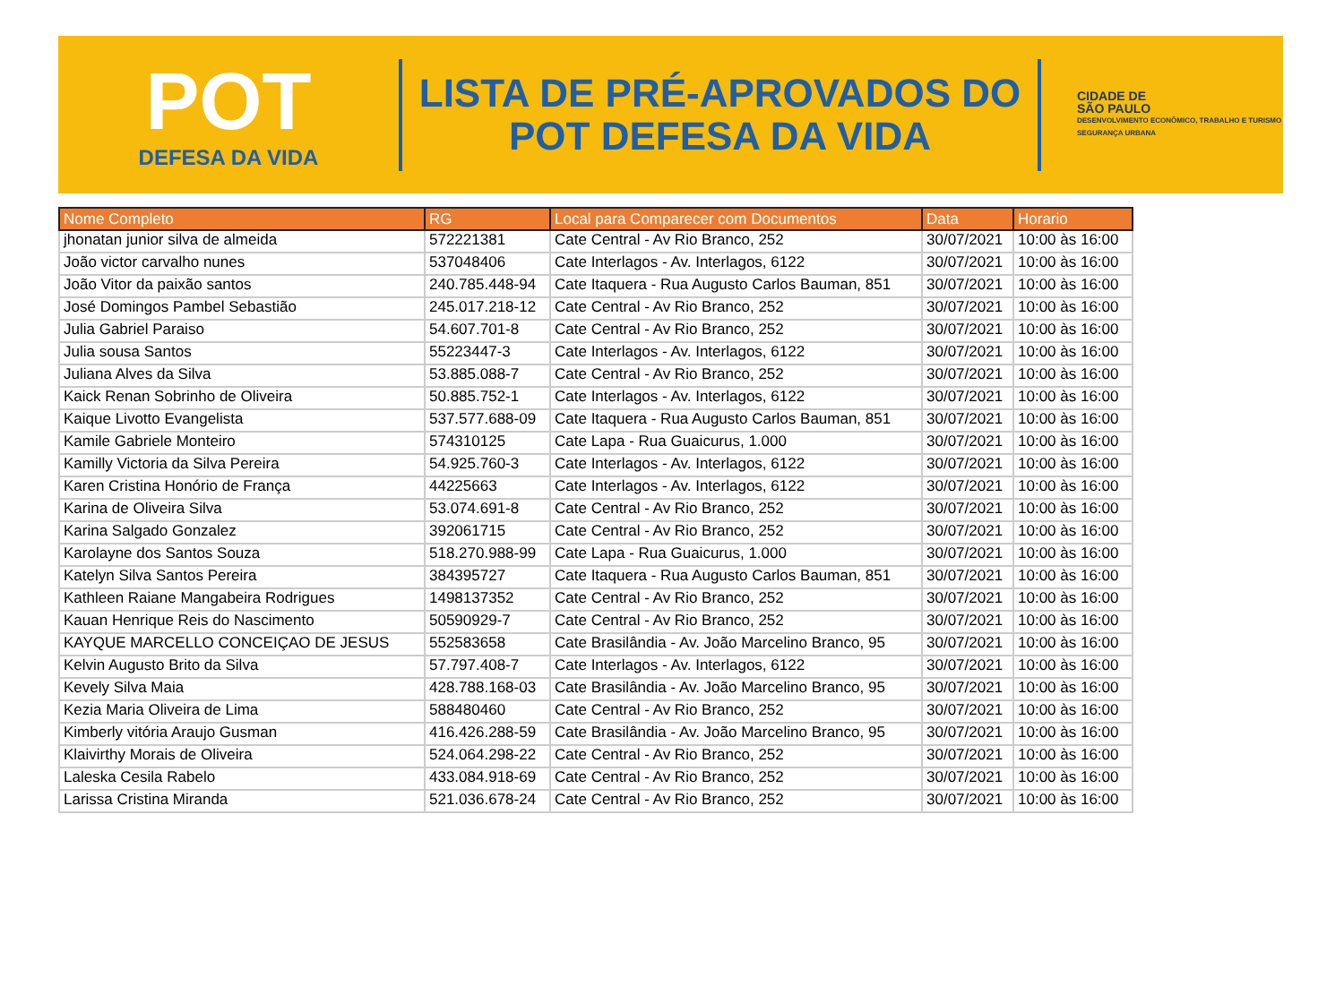POT
DEFESA DA VIDA
LISTA DE PRÉ-APROVADOS DO
POT DEFESA DA VIDA
CIDADE DE
SÃO PAULO
DESENVOLVIMENTO ECONÔMICO, TRABALHO E TURISMO
SEGURANÇA URBANA
| Nome Completo | RG | Local para Comparecer com Documentos | Data | Horario |
| --- | --- | --- | --- | --- |
| jhonatan junior silva de almeida | 572221381 | Cate Central - Av Rio Branco, 252 | 30/07/2021 | 10:00 às 16:00 |
| João victor carvalho nunes | 537048406 | Cate Interlagos - Av. Interlagos, 6122 | 30/07/2021 | 10:00 às 16:00 |
| João Vitor da paixão santos | 240.785.448-94 | Cate Itaquera - Rua Augusto Carlos Bauman, 851 | 30/07/2021 | 10:00 às 16:00 |
| José Domingos Pambel Sebastião | 245.017.218-12 | Cate Central - Av Rio Branco, 252 | 30/07/2021 | 10:00 às 16:00 |
| Julia Gabriel Paraiso | 54.607.701-8 | Cate Central - Av Rio Branco, 252 | 30/07/2021 | 10:00 às 16:00 |
| Julia sousa Santos | 55223447-3 | Cate Interlagos - Av. Interlagos, 6122 | 30/07/2021 | 10:00 às 16:00 |
| Juliana Alves da Silva | 53.885.088-7 | Cate Central - Av Rio Branco, 252 | 30/07/2021 | 10:00 às 16:00 |
| Kaick Renan Sobrinho de Oliveira | 50.885.752-1 | Cate Interlagos - Av. Interlagos, 6122 | 30/07/2021 | 10:00 às 16:00 |
| Kaique Livotto Evangelista | 537.577.688-09 | Cate Itaquera - Rua Augusto Carlos Bauman, 851 | 30/07/2021 | 10:00 às 16:00 |
| Kamile Gabriele Monteiro | 574310125 | Cate Lapa - Rua Guaicurus, 1.000 | 30/07/2021 | 10:00 às 16:00 |
| Kamilly Victoria da Silva Pereira | 54.925.760-3 | Cate Interlagos - Av. Interlagos, 6122 | 30/07/2021 | 10:00 às 16:00 |
| Karen Cristina Honório de França | 44225663 | Cate Interlagos - Av. Interlagos, 6122 | 30/07/2021 | 10:00 às 16:00 |
| Karina de Oliveira Silva | 53.074.691-8 | Cate Central - Av Rio Branco, 252 | 30/07/2021 | 10:00 às 16:00 |
| Karina Salgado Gonzalez | 392061715 | Cate Central - Av Rio Branco, 252 | 30/07/2021 | 10:00 às 16:00 |
| Karolayne dos Santos Souza | 518.270.988-99 | Cate Lapa - Rua Guaicurus, 1.000 | 30/07/2021 | 10:00 às 16:00 |
| Katelyn Silva Santos Pereira | 384395727 | Cate Itaquera - Rua Augusto Carlos Bauman, 851 | 30/07/2021 | 10:00 às 16:00 |
| Kathleen Raiane Mangabeira Rodrigues | 1498137352 | Cate Central - Av Rio Branco, 252 | 30/07/2021 | 10:00 às 16:00 |
| Kauan Henrique Reis do Nascimento | 50590929-7 | Cate Central - Av Rio Branco, 252 | 30/07/2021 | 10:00 às 16:00 |
| KAYQUE MARCELLO CONCEIÇAO DE JESUS | 552583658 | Cate Brasilândia - Av. João Marcelino Branco, 95 | 30/07/2021 | 10:00 às 16:00 |
| Kelvin Augusto Brito da Silva | 57.797.408-7 | Cate Interlagos - Av. Interlagos, 6122 | 30/07/2021 | 10:00 às 16:00 |
| Kevely Silva Maia | 428.788.168-03 | Cate Brasilândia - Av. João Marcelino Branco, 95 | 30/07/2021 | 10:00 às 16:00 |
| Kezia Maria Oliveira de Lima | 588480460 | Cate Central - Av Rio Branco, 252 | 30/07/2021 | 10:00 às 16:00 |
| Kimberly vitória Araujo Gusman | 416.426.288-59 | Cate Brasilândia - Av. João Marcelino Branco, 95 | 30/07/2021 | 10:00 às 16:00 |
| Klaivirthy Morais de Oliveira | 524.064.298-22 | Cate Central - Av Rio Branco, 252 | 30/07/2021 | 10:00 às 16:00 |
| Laleska Cesila Rabelo | 433.084.918-69 | Cate Central - Av Rio Branco, 252 | 30/07/2021 | 10:00 às 16:00 |
| Larissa Cristina Miranda | 521.036.678-24 | Cate Central - Av Rio Branco, 252 | 30/07/2021 | 10:00 às 16:00 |